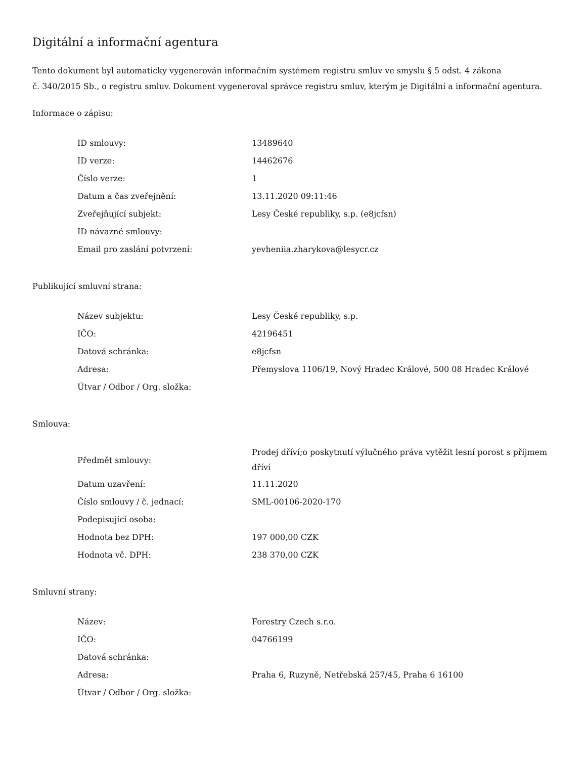Digitální a informační agentura
Tento dokument byl automaticky vygenerován informačním systémem registru smluv ve smyslu § 5 odst. 4 zákona
č. 340/2015 Sb., o registru smluv. Dokument vygeneroval správce registru smluv, kterým je Digitální a informační agentura.
Informace o zápisu:
| ID smlouvy: | 13489640 |
| ID verze: | 14462676 |
| Číslo verze: | 1 |
| Datum a čas zveřejnění: | 13.11.2020 09:11:46 |
| Zveřejňující subjekt: | Lesy České republiky, s.p. (e8jcfsn) |
| ID návazné smlouvy: | |
| Email pro zaslání potvrzení: | yevheniia.zharykova@lesycr.cz |
Publikující smluvní strana:
| Název subjektu: | Lesy České republiky, s.p. |
| IČO: | 42196451 |
| Datová schránka: | e8jcfsn |
| Adresa: | Přemyslova 1106/19, Nový Hradec Králové, 500 08 Hradec Králové |
| Útvar / Odbor / Org. složka: | |
Smlouva:
| Předmět smlouvy: | Prodej dříví;o poskytnutí výlučného práva vytěžit lesní porost s příjmem dříví |
| Datum uzavření: | 11.11.2020 |
| Číslo smlouvy / č. jednací: | SML-00106-2020-170 |
| Podepisující osoba: | |
| Hodnota bez DPH: | 197 000,00 CZK |
| Hodnota vč. DPH: | 238 370,00 CZK |
Smluvní strany:
| Název: | Forestry Czech s.r.o. |
| IČO: | 04766199 |
| Datová schránka: | |
| Adresa: | Praha 6, Ruzyně, Netřebská 257/45, Praha 6 16100 |
| Útvar / Odbor / Org. složka: | |